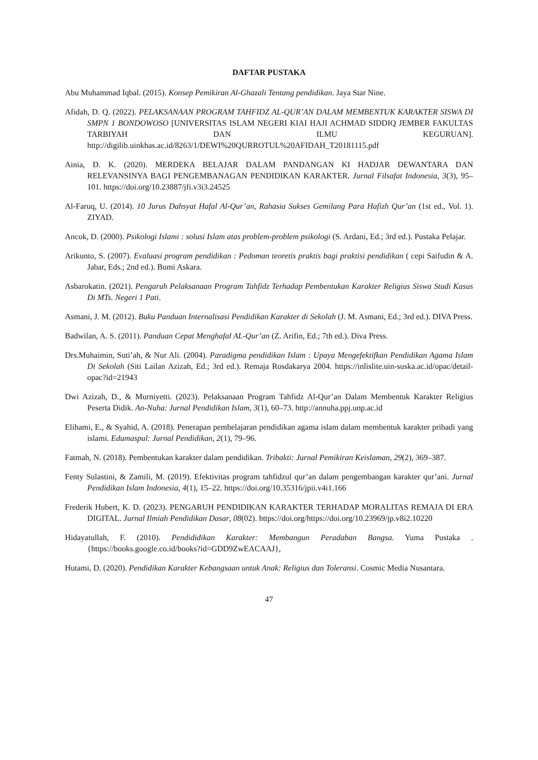DAFTAR PUSTAKA
Abu Muhammad Iqbal. (2015). Konsep Pemikiran Al-Ghazali Tentang pendidikan. Jaya Star Nine.
Afidah, D. Q. (2022). PELAKSANAAN PROGRAM TAHFIDZ AL-QUR’AN DALAM MEMBENTUK KARAKTER SISWA DI SMPN 1 BONDOWOSO [UNIVERSITAS ISLAM NEGERI KIAI HAJI ACHMAD SIDDIQ JEMBER FAKULTAS TARBIYAH DAN ILMU KEGURUAN]. http://digilib.uinkhas.ac.id/8263/1/DEWI%20QURROTUL%20AFIDAH_T20181115.pdf
Ainia, D. K. (2020). MERDEKA BELAJAR DALAM PANDANGAN KI HADJAR DEWANTARA DAN RELEVANSINYA BAGI PENGEMBANAGAN PENDIDIKAN KARAKTER. Jurnal Filsafat Indonesia, 3(3), 95–101. https://doi.org/10.23887/jfi.v3i3.24525
Al-Faruq, U. (2014). 10 Jurus Dahsyat Hafal Al-Qur’an, Rahasia Sukses Gemilang Para Hafizh Qur’an (1st ed., Vol. 1). ZIYAD.
Ancok, D. (2000). Psikologi Islami : solusi Islam atas problem-problem psikologi (S. Ardani, Ed.; 3rd ed.). Pustaka Pelajar.
Arikunto, S. (2007). Evaluasi program pendidikan : Pedoman teoretis praktis bagi praktisi pendidikan ( cepi Saifudin & A. Jabar, Eds.; 2nd ed.). Bumi Askara.
Asbarokatin. (2021). Pengaruh Pelaksanaan Program Tahfidz Terhadap Pembentukan Karakter Religius Siswa Studi Kasus Di MTs. Negeri 1 Pati.
Asmani, J. M. (2012). Buku Panduan Internalisasi Pendidikan Karakter di Sekolah (J. M. Asmani, Ed.; 3rd ed.). DIVA Press.
Badwilan, A. S. (2011). Panduan Cepat Menghafal AL-Qur’an (Z. Arifin, Ed.; 7th ed.). Diva Press.
Drs.Muhaimin, Suti’ah, & Nur Ali. (2004). Paradigma pendidikan Islam : Upaya Mengefektifkan Pendidikan Agama Islam Di Sekolah (Siti Lailan Azizah, Ed.; 3rd ed.). Remaja Rosdakarya 2004. https://inlislite.uin-suska.ac.id/opac/detail-opac?id=21943
Dwi Azizah, D., & Murniyetti. (2023). Pelaksanaan Program Tahfidz Al-Qur’an Dalam Membentuk Karakter Religius Peserta Didik. An-Nuha: Jurnal Pendidikan Islam, 3(1), 60–73. http://annuha.ppj.unp.ac.id
Elihami, E., & Syahid, A. (2018). Penerapan pembelajaran pendidikan agama islam dalam membentuk karakter pribadi yang islami. Edumaspul: Jurnal Pendidikan, 2(1), 79–96.
Fatmah, N. (2018). Pembentukan karakter dalam pendidikan. Tribakti: Jurnal Pemikiran Keislaman, 29(2), 369–387.
Fenty Sulastini, & Zamili, M. (2019). Efektivitas program tahfidzul qur’an dalam pengembangan karakter qur’ani. Jurnal Pendidikan Islam Indonesia, 4(1), 15–22. https://doi.org/10.35316/jpii.v4i1.166
Frederik Hubert, K. D. (2023). PENGARUH PENDIDIKAN KARAKTER TERHADAP MORALITAS REMAJA DI ERA DIGITAL. Jurnal Ilmiah Pendidikan Dasar, 08(02). https://doi.org/https://doi.org/10.23969/jp.v8i2.10220
Hidayatullah, F. (2010). Pendididikan Karakter: Membangun Peradaban Bangsa. Yuma Pustaka . {https://books.google.co.id/books?id=GDD9ZwEACAAJ},
Hutami, D. (2020). Pendidikan Karakter Kebangsaan untuk Anak: Religius dan Toleransi. Cosmic Media Nusantara.
47